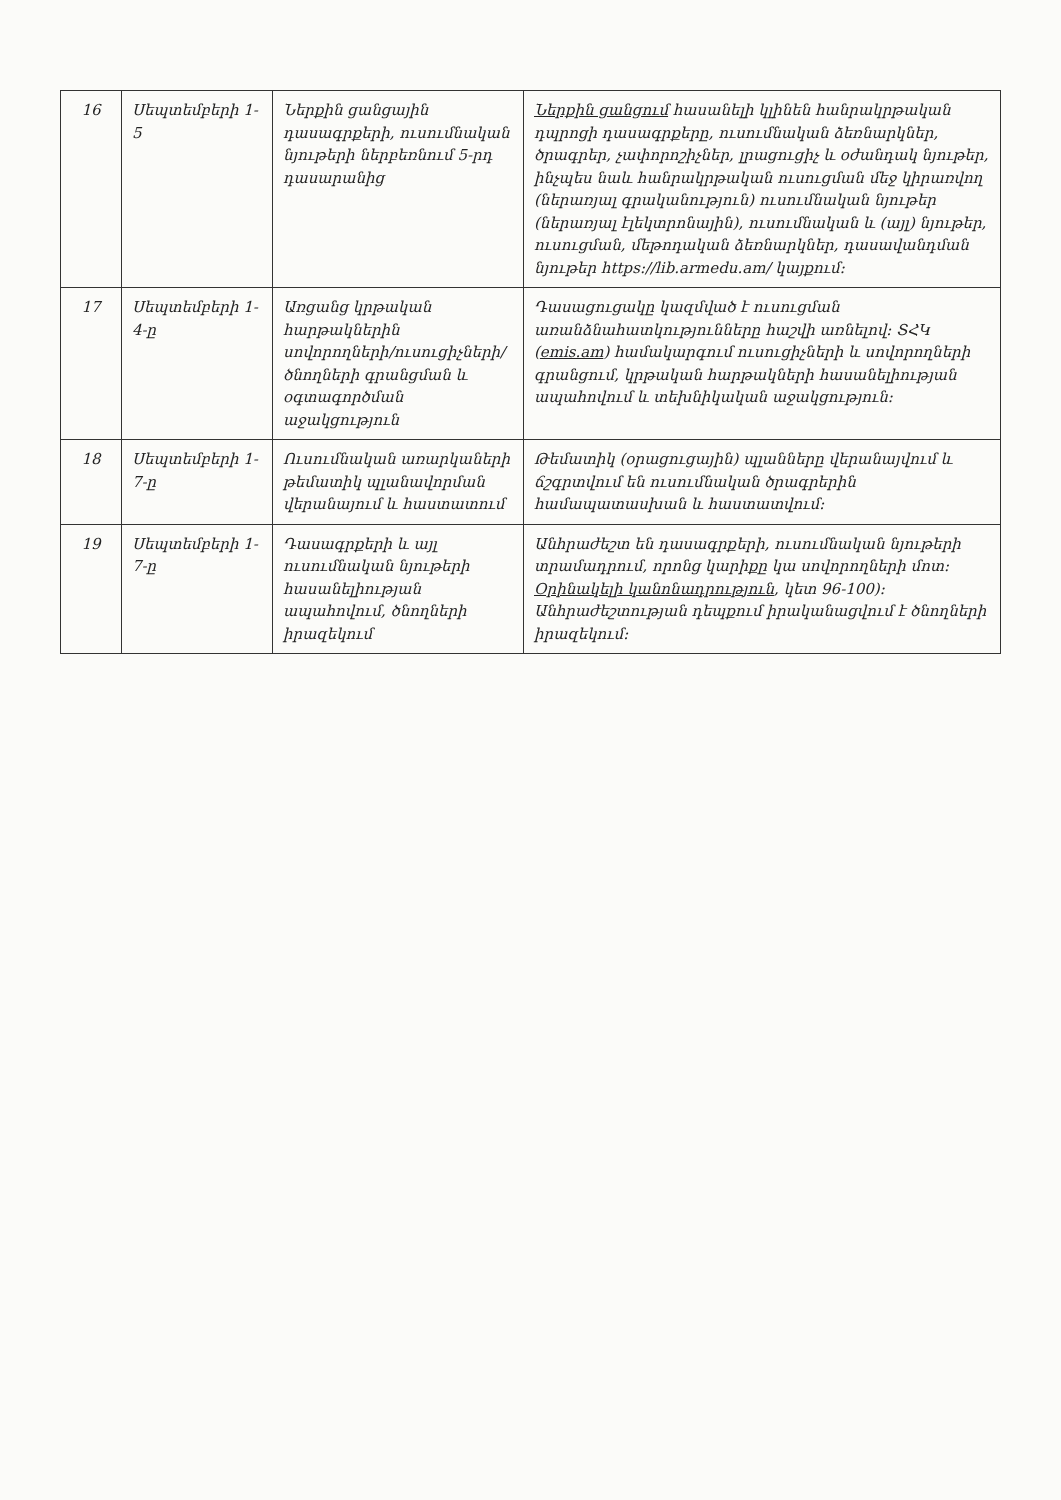| 16 | Սեպտեմբերի 1-5 | Ներքին ցանցային դասագրքերի, ուսումնական նյութերի ներբեռնում 5-րդ դասարանից | Ներքին ցանցում հասանելի կլինեն հանրակրթական դպրոցի դասագրքերը, ուսումնական ձեռնարկներ, ծրագրեր, չափորոշիչներ, լրացուցիչ և օժանդակ նյութեր, ինչպես նաև հանրակրթական ուսուցման մեջ կիրառվող (ներառյալ գրականություն) ուսումնական նյութեր (ներառյալ էլեկտրոնային), ուսումնական և (այլ) նյութեր, ուսուցման, մեթոդական ձեռնարկներ, դասավանդման նյութեր https://lib.armedu.am/ կայքում: |
| 17 | Սեպտեմբերի 1-4-ը | Առցանց կրթական հարթակներին սովորողների/ուսուցիչների/ծնողների գրանցման և օգտագործման աջակցություն | Դասացուցակը կազմված է ուսուցման առանձնահատկությունները հաշվի առնելով: ՏՀԿ ( emis.am ) համակարգում ուսուցիչների և սովորողների գրանցում, կրթական հարթակների հասանելիության ապահովում և տեխնիկական աջակցություն: |
| 18 | Սեպտեմբերի 1-7-ը | Ուսումնական առարկաների թեմատիկ պլանավորման վերանայում և հաստատում | Թեմատիկ (օրացուցային) պլանները վերանայվում և ճշգրտվում են ուսումնական ծրագրերին համապատասխան և հաստատվում: |
| 19 | Սեպտեմբերի 1-7-ը | Դասագրքերի և այլ ուսումնական նյութերի հասանելիության ապահովում, ծնողների իրազեկում | Անհրաժեշտ են դասագրքերի, ուսումնական նյութերի տրամադրում, որոնց կարիքը կա սովորողների մոտ: Օրինակելի կանոնադրություն , կետ 96-100): Անհրաժեշտության դեպքում իրականացվում է ծնողների իրազեկում: |